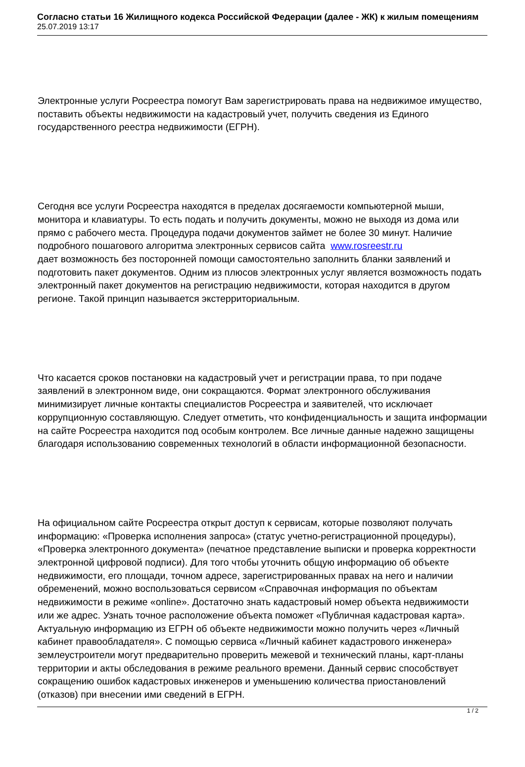Согласно статьи 16 Жилищного кодекса Российской Федерации (далее - ЖК) к жилым помещениям
25.07.2019 13:17
Электронные услуги Росреестра помогут Вам зарегистрировать права на недвижимое имущество, поставить объекты недвижимости на кадастровый учет, получить сведения из Единого государственного реестра недвижимости (ЕГРН).
Сегодня все услуги Росреестра находятся в пределах досягаемости компьютерной мыши, монитора и клавиатуры. То есть подать и получить документы, можно не выходя из дома или прямо с рабочего места. Процедура подачи документов займет не более 30 минут. Наличие подробного пошагового алгоритма электронных сервисов сайта www.rosreestr.ru
дает возможность без посторонней помощи самостоятельно заполнить бланки заявлений и подготовить пакет документов. Одним из плюсов электронных услуг является возможность подать электронный пакет документов на регистрацию недвижимости, которая находится в другом регионе. Такой принцип называется экстерриториальным.
Что касается сроков постановки на кадастровый учет и регистрации права, то при подаче заявлений в электронном виде, они сокращаются. Формат электронного обслуживания минимизирует личные контакты специалистов Росреестра и заявителей, что исключает коррупционную составляющую. Следует отметить, что конфиденциальность и защита информации на сайте Росреестра находится под особым контролем. Все личные данные надежно защищены благодаря использованию современных технологий в области информационной безопасности.
На официальном сайте Росреестра открыт доступ к сервисам, которые позволяют получать информацию: «Проверка исполнения запроса» (статус учетно-регистрационной процедуры), «Проверка электронного документа» (печатное представление выписки и проверка корректности электронной цифровой подписи). Для того чтобы уточнить общую информацию об объекте недвижимости, его площади, точном адресе, зарегистрированных правах на него и наличии обременений, можно воспользоваться сервисом «Справочная информация по объектам недвижимости в режиме «online». Достаточно знать кадастровый номер объекта недвижимости или же адрес. Узнать точное расположение объекта поможет «Публичная кадастровая карта». Актуальную информацию из ЕГРН об объекте недвижимости можно получить через «Личный кабинет правообладателя». С помощью сервиса «Личный кабинет кадастрового инженера» землеустроители могут предварительно проверить межевой и технический планы, карт-планы территории и акты обследования в режиме реального времени. Данный сервис способствует сокращению ошибок кадастровых инженеров и уменьшению количества приостановлений (отказов) при внесении ими сведений в ЕГРН.
1 / 2